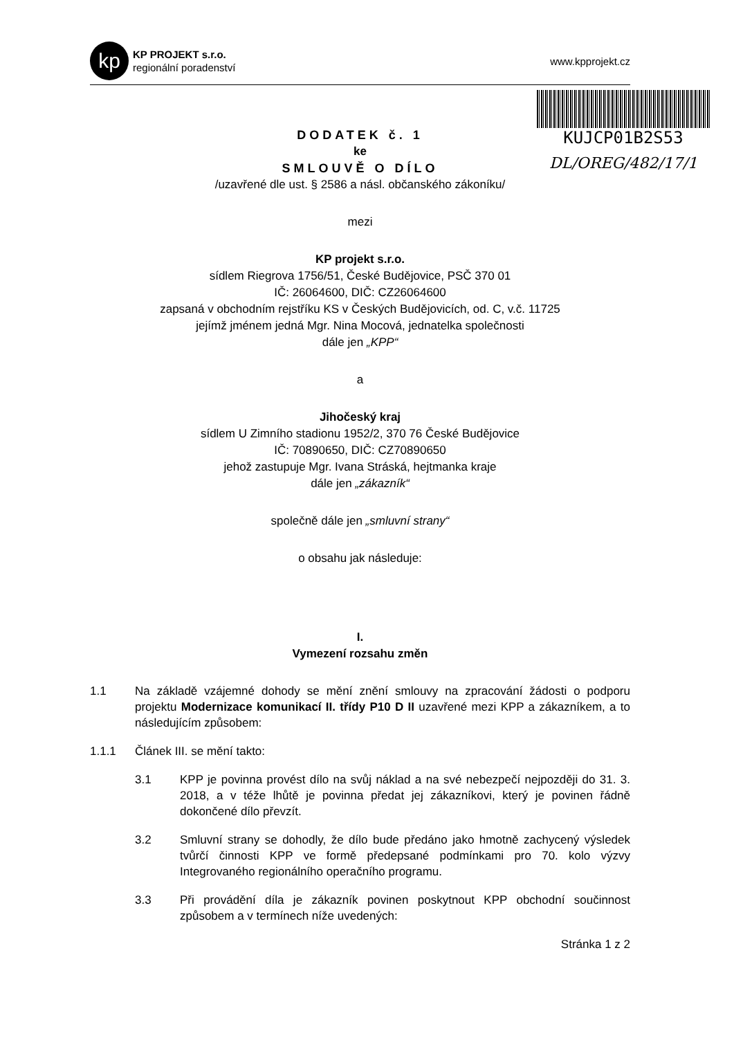kp
KP PROJEKT s.r.o.
regionální poradenství
www.kpprojekt.cz
KUJCP01B2S53
DL/OREG/482/17/1
DODATEK č. 1
ke
SMLOUVĚ O DÍLO
/uzavřené dle ust. § 2586 a násl. občanského zákoníku/
mezi
KP projekt s.r.o.
sídlem Riegrova 1756/51, České Budějovice, PSČ 370 01
IČ: 26064600, DIČ: CZ26064600
zapsaná v obchodním rejstříku KS v Českých Budějovicích, od. C, v.č. 11725
jejímž jménem jedná Mgr. Nina Mocová, jednatelka společnosti
dále jen „KPP“
a
Jihočeský kraj
sídlem U Zimního stadionu 1952/2, 370 76 České Budějovice
IČ: 70890650, DIČ: CZ70890650
jehož zastupuje Mgr. Ivana Stráská, hejtmanka kraje
dále jen „zákazník“
společně dále jen „smluvní strany“
o obsahu jak následuje:
I.
Vymezení rozsahu změn
1.1 Na základě vzájemné dohody se mění znění smlouvy na zpracování žádosti o podporu projektu Modernizace komunikací II. třídy P10 D II uzavřené mezi KPP a zákazníkem, a to následujícím způsobem:
1.1.1 Článek III. se mění takto:
3.1 KPP je povinna provést dílo na svůj náklad a na své nebezpečí nejpozději do 31. 3. 2018, a v téže lhůtě je povinna předat jej zákazníkovi, který je povinen řádně dokončené dílo převzít.
3.2 Smluvní strany se dohodly, že dílo bude předáno jako hmotně zachycený výsledek tvůrčí činnosti KPP ve formě předepsané podmínkami pro 70. kolo výzvy Integrovaného regionálního operačního programu.
3.3 Při provádění díla je zákazník povinen poskytnout KPP obchodní součinnost způsobem a v termínech níže uvedených:
Stránka 1 z 2